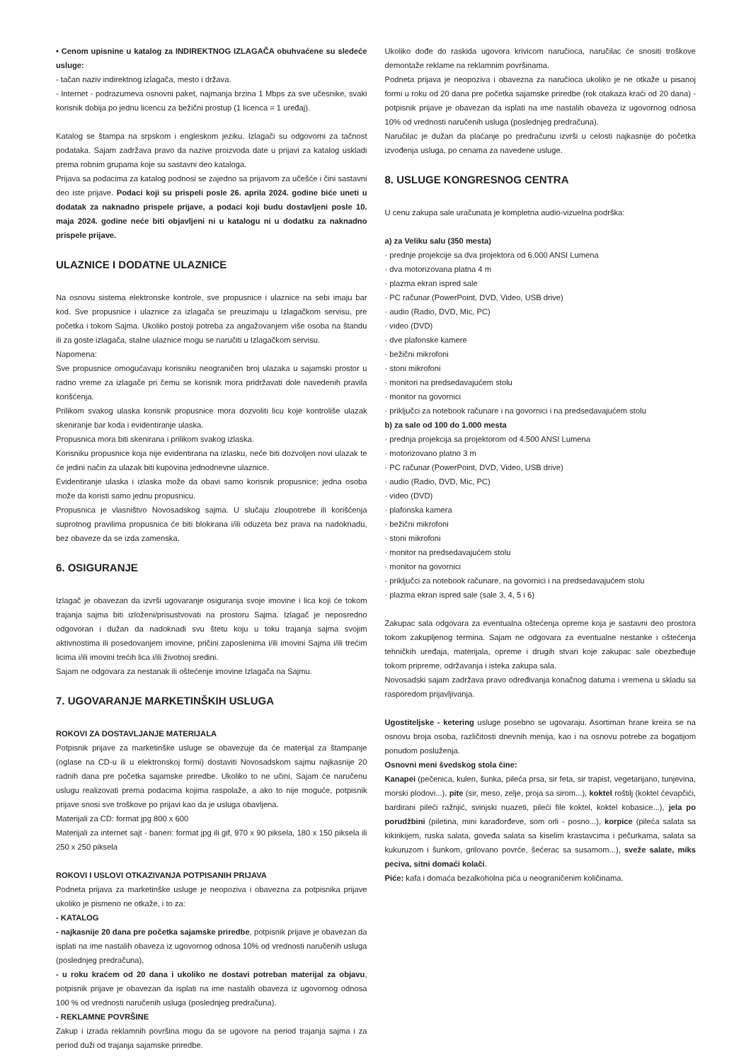• Cenom upisnine u katalog za INDIREKTNOG IZLAGAČA obuhvaćene su sledeće usluge:
- tačan naziv indirektnog izlagača, mesto i država.
- Internet - podrazumeva osnovni paket, najmanja brzina 1 Mbps za sve učesnike, svaki korisnik dobija po jednu licencu za bežični prostup (1 licenca = 1 uređaj).
Katalog se štampa na srpskom i engleskom jeziku. Izlagači su odgovorni za tačnost podataka. Sajam zadržava pravo da nazive proizvoda date u prijavi za katalog uskladi prema robnim grupama koje su sastavni deo kataloga.
Prijava sa podacima za katalog podnosi se zajedno sa prijavom za učešće i čini sastavni deo iste prijave. Podaci koji su prispeli posle 26. aprila 2024. godine biće uneti u dodatak za naknadno prispele prijave, a podaci koji budu dostavljeni posle 10. maja 2024. godine neće biti objavljeni ni u katalogu ni u dodatku za naknadno prispele prijave.
ULAZNICE I DODATNE ULAZNICE
Na osnovu sistema elektronske kontrole, sve propusnice i ulaznice na sebi imaju bar kod. Sve propusnice i ulaznice za izlagača se preuzimaju u Izlagačkom servisu, pre početka i tokom Sajma. Ukoliko postoji potreba za angažovanjem više osoba na štandu ili za goste izlagača, stalne ulaznice mogu se naručiti u Izlagačkom servisu.
Napomena:
Sve propusnice omogućavaju korisniku neograničen broj ulazaka u sajamski prostor u radno vreme za izlagače pri čemu se korisnik mora pridržavati dole navedenih pravila korišćenja.
Prilikom svakog ulaska korisnik propusnice mora dozvoliti licu koje kontroliše ulazak skeniranje bar koda i evidentiranje ulaska.
Propusnica mora biti skenirana i prilikom svakog izlaska.
Korisniku propusnice koja nije evidentirana na izlasku, neće biti dozvoljen novi ulazak te će jedini način za ulazak biti kupovina jednodnevne ulaznice.
Evidentiranje ulaska i izlaska može da obavi samo korisnik propusnice; jedna osoba može da koristi samo jednu propusnicu.
Propusnica je vlasništvo Novosadskog sajma. U slučaju zloupotrebe ili korišćenja suprotnog pravilima propusnica će biti blokirana i/ili oduzeta bez prava na nadoknadu, bez obaveze da se izda zamenska.
6. OSIGURANJE
Izlagač je obavezan da izvrši ugovaranje osiguranja svoje imovine i lica koji će tokom trajanja sajma biti izloženi/prisustvovati na prostoru Sajma. Izlagač je neposredno odgovoran i dužan da nadoknadi svu štetu koju u toku trajanja sajma svojim aktivnostima ili posedovanjem imovine, pričini zaposlenima i/ili imovini Sajma i/ili trećim licima i/ili imovini trećih lica i/ili životnoj sredini.
Sajam ne odgovara za nestanak ili oštećenje imovine Izlagača na Sajmu.
7. UGOVARANJE MARKETINŠKIH USLUGA
ROKOVI ZA DOSTAVLJANJE MATERIJALA
Potpisnik prijave za marketinške usluge se obavezuje da će materijal za štampanje (oglase na CD-u ili u elektronskoj formi) dostaviti Novosadskom sajmu najkasnije 20 radnih dana pre početka sajamske priredbe. Ukoliko to ne učini, Sajam će naručenu uslugu realizovati prema podacima kojima raspolaže, a ako to nije moguće, potpisnik prijave snosi sve troškove po prijavi kao da je usluga obavljena.
Materijali za CD: format jpg 800 x 600
Materijali za internet sajt - baneri: format jpg ili gif, 970 x 90 piksela, 180 x 150 piksela ili 250 x 250 piksela
ROKOVI I USLOVI OTKAZIVANJA POTPISANIH PRIJAVA
Podneta prijava za marketinške usluge je neopoziva i obavezna za potpisnika prijave ukoliko je pismeno ne otkaže, i to za:
- KATALOG
- najkasnije 20 dana pre početka sajamske priredbe, potpisnik prijave je obavezan da isplati na ime nastalih obaveza iz ugovornog odnosa 10% od vrednosti naručenih usluga (poslednjeg predračuna),
- u roku kraćem od 20 dana i ukoliko ne dostavi potreban materijal za objavu, potpisnik prijave je obavezan da isplati na ime nastalih obaveza iz ugovornog odnosa 100 % od vrednosti naručenih usluga (poslednjeg predračuna).
- REKLAMNE POVRŠINE
Zakup i izrada reklamnih površina mogu da se ugovore na period trajanja sajma i za period duži od trajanja sajamske priredbe.
Ukoliko dođe do raskida ugovora krivicom naručioca, naručilac će snositi troškove demontaže reklame na reklamnim površinama.
Podneta prijava je neopoziva i obavezna za naručioca ukoliko je ne otkaže u pisanoj formi u roku od 20 dana pre početka sajamske priredbe (rok otakaza kraći od 20 dana) - potpisnik prijave je obavezan da isplati na ime nastalih obaveza iz ugovornog odnosa 10% od vrednosti naručenih usluga (poslednjeg predračuna).
Naručilac je dužan da plaćanje po predračunu izvrši u celosti najkasnije do početka izvođenja usluga, po cenama za navedene usluge.
8. USLUGE KONGRESNOG CENTRA
U cenu zakupa sale uračunata je kompletna audio-vizuelna podrška:
a) za Veliku salu (350 mesta)
· prednje projekcije sa dva projektora od 6.000 ANSI Lumena
· dva motorizovana platna 4 m
· plazma ekran ispred sale
· PC računar (PowerPoint, DVD, Video, USB drive)
· audio (Radio, DVD, Mic, PC)
· video (DVD)
· dve plafonske kamere
· bežični mikrofoni
· stoni mikrofoni
· monitori na predsedavajućem stolu
· monitor na govornici
· priključci za notebook računare i na govornici i na predsedavajućem stolu
b) za sale od 100 do 1.000 mesta
· prednja projekcija sa projektorom od 4.500 ANSI Lumena
· motorizovano platno 3 m
· PC računar (PowerPoint, DVD, Video, USB drive)
· audio (Radio, DVD, Mic, PC)
· video (DVD)
· plafonska kamera
· bežični mikrofoni
· stoni mikrofoni
· monitor na predsedavajućem stolu
· monitor na govornici
· priključci za notebook računare, na govornici i na predsedavajućem stolu
· plazma ekran ispred sale (sale 3, 4, 5 i 6)
Zakupac sala odgovara za eventualna oštećenja opreme koja je sastavni deo prostora tokom zakupljenog termina. Sajam ne odgovara za eventualne nestanke i oštećenja tehničkih uređaja, materijala, opreme i drugih stvari koje zakupac sale obezbeđuje tokom pripreme, održavanja i isteka zakupa sala.
Novosadski sajam zadržava pravo određivanja konačnog datuma i vremena u skladu sa rasporedom prijavljivanja.
Ugostiteljske - ketering usluge posebno se ugovaraju. Asortiman hrane kreira se na osnovu broja osoba, različitosti dnevnih menija, kao i na osnovu potrebe za bogatijom ponudom posluženja.
Osnovni meni švedskog stola čine:
Kanapei (pečenica, kulen, šunka, pileća prsa, sir feta, sir trapist, vegetarijano, tunjevina, morski plodovi...), pite (sir, meso, zelje, proja sa sirom...), koktel roštilj (koktel ćevapčići, bardirani pileći ražnjić, svinjski nuazeti, pileći file koktel, koktel kobasice...), jela po porudžbini (piletina, mini karađorđeve, som orli - posno...), korpice (pileća salata sa kikirikijem, ruska salata, goveđa salata sa kiselim krastavcima i pečurkama, salata sa kukuruzom i šunkom, grilovano povrće, šećerac sa susamom...), sveže salate, miks peciva, sitni domaći kolači.
Piće: kafa i domaća bezalkoholna pića u neograničenim količinama.